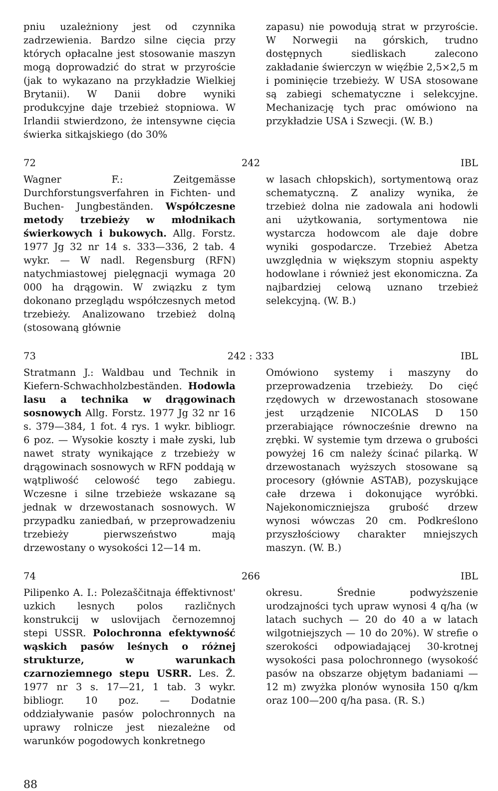pniu uzależniony jest od czynnika zadrzewienia. Bardzo silne cięcia przy których opłacalne jest stosowanie maszyn mogą doprowadzić do strat w przyroście (jak to wykazano na przykładzie Wielkiej Brytanii). W Danii dobre wyniki produkcyjne daje trzebież stopniowa. W Irlandii stwierdzono, że intensywne cięcia świerka sitkajskiego (do 30%
zapasu) nie powodują strat w przyroście. W Norwegii na górskich, trudno dostępnych siedliskach zalecono zakładanie świerczyn w więźbie 2,5×2,5 m i pominięcie trzebieży. W USA stosowane są zabiegi schematyczne i selekcyjne. Mechanizację tych prac omówiono na przykładzie USA i Szwecji. (W. B.)
72 242 IBL
Wagner F.: Zeitgemässe Durchforstungsverfahren in Fichten- und Buchen- Jungbeständen. Współczesne metody trzebieży w młodnikach świerkowych i bukowych. Allg. Forstz. 1977 Jg 32 nr 14 s. 333—336, 2 tab. 4 wykr. — W nadl. Regensburg (RFN) natychmiastowej pielęgnacji wymaga 20 000 ha drągowin. W związku z tym dokonano przeglądu współczesnych metod trzebieży. Analizowano trzebież dolną (stosowaną głównie
w lasach chłopskich), sortymentową oraz schematyczną. Z analizy wynika, że trzebież dolna nie zadowala ani hodowli ani użytkowania, sortymentowa nie wystarcza hodowcom ale daje dobre wyniki gospodarcze. Trzebież Abetza uwzględnia w większym stopniu aspekty hodowlane i również jest ekonomiczna. Za najbardziej celową uznano trzebież selekcyjną. (W. B.)
73 242 : 333 IBL
Stratmann J.: Waldbau und Technik in Kiefern-Schwachholzbeständen. Hodowla lasu a technika w drągowinach sosnowych Allg. Forstz. 1977 Jg 32 nr 16 s. 379—384, 1 fot. 4 rys. 1 wykr. bibliogr. 6 poz. — Wysokie koszty i małe zyski, lub nawet straty wynikające z trzebieży w drągowinach sosnowych w RFN poddają w wątpliwość celowość tego zabiegu. Wczesne i silne trzebieże wskazane są jednak w drzewostanach sosnowych. W przypadku zaniedbań, w przeprowadzeniu trzebieży pierwszeństwo mają drzewostany o wysokości 12—14 m.
Omówiono systemy i maszyny do przeprowadzenia trzebieży. Do cięć rzędowych w drzewostanach stosowane jest urządzenie NICOLAS D 150 przerabiające równocześnie drewno na zrębki. W systemie tym drzewa o grubości powyżej 16 cm należy ścinać pilarką. W drzewostanach wyższych stosowane są procesory (głównie ASTAB), pozyskujące całe drzewa i dokonujące wyróbki. Najekonomiczniejsza grubość drzew wynosi wówczas 20 cm. Podkreślono przyszłościowy charakter mniejszych maszyn. (W. B.)
74 266 IBL
Pilipenko A. I.: Polezaščitnaja éffektivnost' uzkich lesnych polos različnych konstrukcij w uslovijach černozemnoj stepi USSR. Polochronna efektywność wąskich pasów leśnych o różnej strukturze, w warunkach czarnoziemnego stepu USRR. Les. Ž. 1977 nr 3 s. 17—21, 1 tab. 3 wykr. bibliogr. 10 poz. — Dodatnie oddziaływanie pasów polochronnych na uprawy rolnicze jest niezależne od warunków pogodowych konkretnego
okresu. Średnie podwyższenie urodzajności tych upraw wynosi 4 q/ha (w latach suchych — 20 do 40 a w latach wilgotniejszych — 10 do 20%). W strefie o szerokości odpowiadającej 30-krotnej wysokości pasa polochronnego (wysokość pasów na obszarze objętym badaniami — 12 m) zwyżka plonów wynosiła 150 q/km oraz 100—200 q/ha pasa. (R. S.)
88